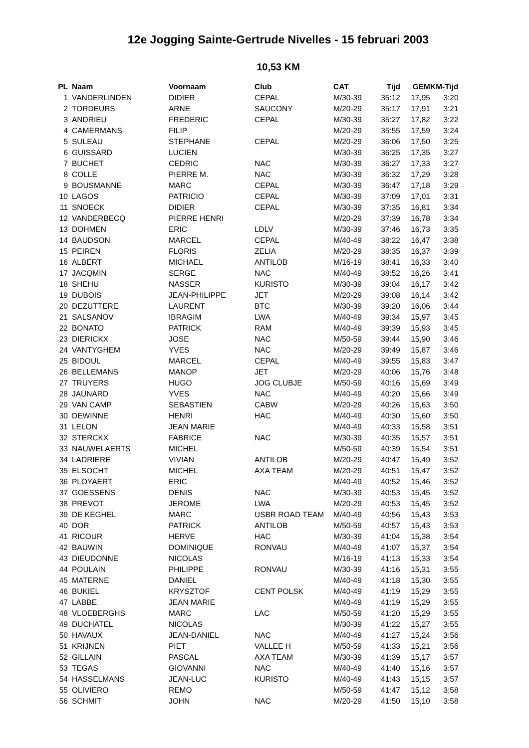12e Jogging Sainte-Gertrude Nivelles - 15 februari 2003
10,53 KM
| PL | Naam | Voornaam | Club | CAT | Tijd | GEM | KM-Tijd |
| --- | --- | --- | --- | --- | --- | --- | --- |
| 1 | VANDERLINDEN | DIDIER | CEPAL | M/30-39 | 35:12 | 17,95 | 3:20 |
| 2 | TORDEURS | ARNE | SAUCONY | M/20-29 | 35:17 | 17,91 | 3:21 |
| 3 | ANDRIEU | FREDERIC | CEPAL | M/30-39 | 35:27 | 17,82 | 3:22 |
| 4 | CAMERMANS | FILIP | | M/20-29 | 35:55 | 17,59 | 3:24 |
| 5 | SULEAU | STEPHANE | CEPAL | M/20-29 | 36:06 | 17,50 | 3:25 |
| 6 | GUISSARD | LUCIEN | | M/30-39 | 36:25 | 17,35 | 3:27 |
| 7 | BUCHET | CEDRIC | NAC | M/30-39 | 36:27 | 17,33 | 3:27 |
| 8 | COLLE | PIERRE M. | NAC | M/30-39 | 36:32 | 17,29 | 3:28 |
| 9 | BOUSMANNE | MARC | CEPAL | M/30-39 | 36:47 | 17,18 | 3:29 |
| 10 | LAGOS | PATRICIO | CEPAL | M/30-39 | 37:09 | 17,01 | 3:31 |
| 11 | SNOECK | DIDIER | CEPAL | M/30-39 | 37:35 | 16,81 | 3:34 |
| 12 | VANDERBECQ | PIERRE HENRI | | M/20-29 | 37:39 | 16,78 | 3:34 |
| 13 | DOHMEN | ERIC | LDLV | M/30-39 | 37:46 | 16,73 | 3:35 |
| 14 | BAUDSON | MARCEL | CEPAL | M/40-49 | 38:22 | 16,47 | 3:38 |
| 15 | PEIREN | FLORIS | ZELIA | M/20-29 | 38:35 | 16,37 | 3:39 |
| 16 | ALBERT | MICHAEL | ANTILOB | M/16-19 | 38:41 | 16,33 | 3:40 |
| 17 | JACQMIN | SERGE | NAC | M/40-49 | 38:52 | 16,26 | 3:41 |
| 18 | SHEHU | NASSER | KURISTO | M/30-39 | 39:04 | 16,17 | 3:42 |
| 19 | DUBOIS | JEAN-PHILIPPE | JET | M/20-29 | 39:08 | 16,14 | 3:42 |
| 20 | DEZUTTERE | LAURENT | BTC | M/30-39 | 39:20 | 16,06 | 3:44 |
| 21 | SALSANOV | IBRAGIM | LWA | M/40-49 | 39:34 | 15,97 | 3:45 |
| 22 | BONATO | PATRICK | RAM | M/40-49 | 39:39 | 15,93 | 3:45 |
| 23 | DIERICKX | JOSE | NAC | M/50-59 | 39:44 | 15,90 | 3:46 |
| 24 | VANTYGHEM | YVES | NAC | M/20-29 | 39:49 | 15,87 | 3:46 |
| 25 | BIDOUL | MARCEL | CEPAL | M/40-49 | 39:55 | 15,83 | 3:47 |
| 26 | BELLEMANS | MANOP | JET | M/20-29 | 40:06 | 15,76 | 3:48 |
| 27 | TRUYERS | HUGO | JOG CLUBJE | M/50-59 | 40:16 | 15,69 | 3:49 |
| 28 | JAUNARD | YVES | NAC | M/40-49 | 40:20 | 15,66 | 3:49 |
| 29 | VAN CAMP | SEBASTIEN | CABW | M/20-29 | 40:26 | 15,63 | 3:50 |
| 30 | DEWINNE | HENRI | HAC | M/40-49 | 40:30 | 15,60 | 3:50 |
| 31 | LELON | JEAN MARIE | | M/40-49 | 40:33 | 15,58 | 3:51 |
| 32 | STERCKX | FABRICE | NAC | M/30-39 | 40:35 | 15,57 | 3:51 |
| 33 | NAUWELAERTS | MICHEL | | M/50-59 | 40:39 | 15,54 | 3:51 |
| 34 | LADRIERE | VIVIAN | ANTILOB | M/20-29 | 40:47 | 15,49 | 3:52 |
| 35 | ELSOCHT | MICHEL | AXA TEAM | M/20-29 | 40:51 | 15,47 | 3:52 |
| 36 | PLOYAERT | ERIC | | M/40-49 | 40:52 | 15,46 | 3:52 |
| 37 | GOESSENS | DENIS | NAC | M/30-39 | 40:53 | 15,45 | 3:52 |
| 38 | PREVOT | JEROME | LWA | M/20-29 | 40:53 | 15,45 | 3:52 |
| 39 | DE KEGHEL | MARC | USBR ROAD TEAM | M/40-49 | 40:56 | 15,43 | 3:53 |
| 40 | DOR | PATRICK | ANTILOB | M/50-59 | 40:57 | 15,43 | 3:53 |
| 41 | RICOUR | HERVE | HAC | M/30-39 | 41:04 | 15,38 | 3:54 |
| 42 | BAUWIN | DOMINIQUE | RONVAU | M/40-49 | 41:07 | 15,37 | 3:54 |
| 43 | DIEUDONNE | NICOLAS | | M/16-19 | 41:13 | 15,33 | 3:54 |
| 44 | POULAIN | PHILIPPE | RONVAU | M/30-39 | 41:16 | 15,31 | 3:55 |
| 45 | MATERNE | DANIEL | | M/40-49 | 41:18 | 15,30 | 3:55 |
| 46 | BUKIEL | KRYSZTOF | CENT POLSK | M/40-49 | 41:19 | 15,29 | 3:55 |
| 47 | LABBE | JEAN MARIE | | M/40-49 | 41:19 | 15,29 | 3:55 |
| 48 | VLOEBERGHS | MARC | LAC | M/50-59 | 41:20 | 15,29 | 3:55 |
| 49 | DUCHATEL | NICOLAS | | M/30-39 | 41:22 | 15,27 | 3:55 |
| 50 | HAVAUX | JEAN-DANIEL | NAC | M/40-49 | 41:27 | 15,24 | 3:56 |
| 51 | KRIJNEN | PIET | VALLEE H | M/50-59 | 41:33 | 15,21 | 3:56 |
| 52 | GILLAIN | PASCAL | AXA TEAM | M/30-39 | 41:39 | 15,17 | 3:57 |
| 53 | TEGAS | GIOVANNI | NAC | M/40-49 | 41:40 | 15,16 | 3:57 |
| 54 | HASSELMANS | JEAN-LUC | KURISTO | M/40-49 | 41:43 | 15,15 | 3:57 |
| 55 | OLIVIERO | REMO | | M/50-59 | 41:47 | 15,12 | 3:58 |
| 56 | SCHMIT | JOHN | NAC | M/20-29 | 41:50 | 15,10 | 3:58 |